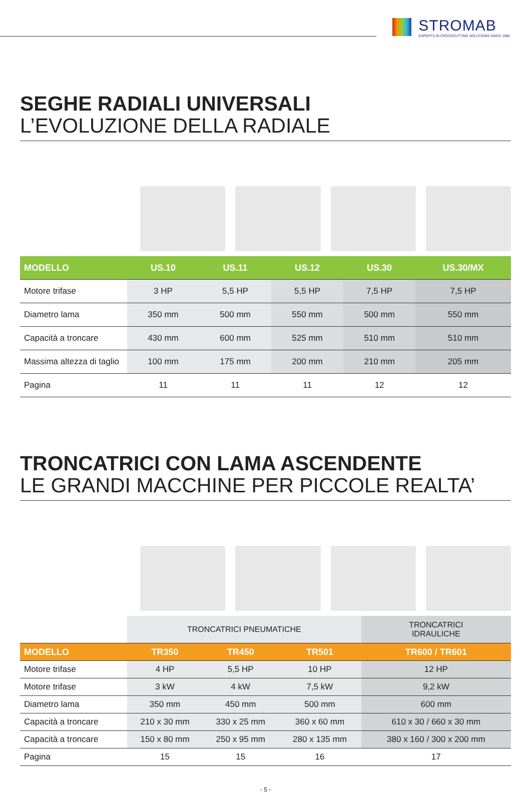STROMAB
EXPERTS IN CROSSCUTTING SOLUTIONS SINCE 1965
SEGHE RADIALI UNIVERSALI
L’EVOLUZIONE DELLA RADIALE
| MODELLO | US.10 | US.11 | US.12 | US.30 | US.30/MX |
| --- | --- | --- | --- | --- | --- |
| Motore trifase | 3 HP | 5,5 HP | 5,5 HP | 7,5 HP | 7,5 HP |
| Diametro lama | 350 mm | 500 mm | 550 mm | 500 mm | 550 mm |
| Capacità a troncare | 430 mm | 600 mm | 525 mm | 510 mm | 510 mm |
| Massima altezza di taglio | 100 mm | 175 mm | 200 mm | 210 mm | 205 mm |
| Pagina | 11 | 11 | 11 | 12 | 12 |
TRONCATRICI CON LAMA ASCENDENTE
LE GRANDI MACCHINE PER PICCOLE REALTA’
| | TRONCATRICI PNEUMATICHE | | | TRONCATRICI IDRAULICHE |
| MODELLO | TR350 | TR450 | TR501 | TR600 / TR601 |
| Motore trifase | 4 HP | 5,5 HP | 10 HP | 12 HP |
| Motore trifase | 3 kW | 4 kW | 7,5 kW | 9,2 kW |
| Diametro lama | 350 mm | 450 mm | 500 mm | 600 mm |
| Capacità a troncare | 210 x 30 mm | 330 x 25 mm | 360 x 60 mm | 610 x 30 / 660 x 30 mm |
| Capacità a troncare | 150 x 80 mm | 250 x 95 mm | 280 x 135 mm | 380 x 160 / 300 x 200 mm |
| Pagina | 15 | 15 | 16 | 17 |
- 5 -